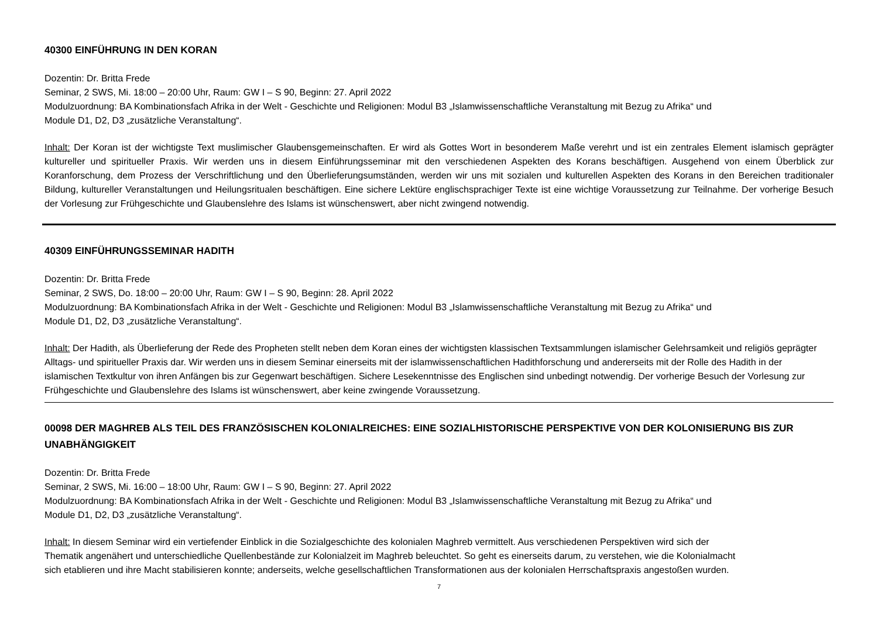40300 EINFÜHRUNG IN DEN KORAN
Dozentin: Dr. Britta Frede
Seminar, 2 SWS, Mi. 18:00 – 20:00 Uhr, Raum: GW I – S 90, Beginn: 27. April 2022
Modulzuordnung: BA Kombinationsfach Afrika in der Welt - Geschichte und Religionen: Modul B3 „Islamwissenschaftliche Veranstaltung mit Bezug zu Afrika“ und
Module D1, D2, D3 „zusätzliche Veranstaltung“.
Inhalt: Der Koran ist der wichtigste Text muslimischer Glaubensgemeinschaften. Er wird als Gottes Wort in besonderem Maße verehrt und ist ein zentrales Element islamisch geprägter kultureller und spiritueller Praxis. Wir werden uns in diesem Einführungsseminar mit den verschiedenen Aspekten des Korans beschäftigen. Ausgehend von einem Überblick zur Koranforschung, dem Prozess der Verschriftlichung und den Überlieferungsumständen, werden wir uns mit sozialen und kulturellen Aspekten des Korans in den Bereichen traditionaler Bildung, kultureller Veranstaltungen und Heilungsritualen beschäftigen. Eine sichere Lektüre englischsprachiger Texte ist eine wichtige Voraussetzung zur Teilnahme. Der vorherige Besuch der Vorlesung zur Frühgeschichte und Glaubenslehre des Islams ist wünschenswert, aber nicht zwingend notwendig.
40309 EINFÜHRUNGSSEMINAR HADITH
Dozentin: Dr. Britta Frede
Seminar, 2 SWS, Do. 18:00 – 20:00 Uhr, Raum: GW I – S 90, Beginn: 28. April 2022
Modulzuordnung: BA Kombinationsfach Afrika in der Welt - Geschichte und Religionen: Modul B3 „Islamwissenschaftliche Veranstaltung mit Bezug zu Afrika“ und
Module D1, D2, D3 „zusätzliche Veranstaltung“.
Inhalt: Der Hadith, als Überlieferung der Rede des Propheten stellt neben dem Koran eines der wichtigsten klassischen Textsammlungen islamischer Gelehrsamkeit und religiös geprägter Alltags- und spiritueller Praxis dar. Wir werden uns in diesem Seminar einerseits mit der islamwissenschaftlichen Hadithforschung und andererseits mit der Rolle des Hadith in der islamischen Textkultur von ihren Anfängen bis zur Gegenwart beschäftigen. Sichere Lesekenntnisse des Englischen sind unbedingt notwendig. Der vorherige Besuch der Vorlesung zur Frühgeschichte und Glaubenslehre des Islams ist wünschenswert, aber keine zwingende Voraussetzung.
00098 DER MAGHREB ALS TEIL DES FRANZÖSISCHEN KOLONIALREICHES: EINE SOZIALHISTORISCHE PERSPEKTIVE VON DER KOLONISIERUNG BIS ZUR UNABHÄNGIGKEIT
Dozentin: Dr. Britta Frede
Seminar, 2 SWS, Mi. 16:00 – 18:00 Uhr, Raum: GW I – S 90, Beginn: 27. April 2022
Modulzuordnung: BA Kombinationsfach Afrika in der Welt - Geschichte und Religionen: Modul B3 „Islamwissenschaftliche Veranstaltung mit Bezug zu Afrika“ und
Module D1, D2, D3 „zusätzliche Veranstaltung“.
Inhalt: In diesem Seminar wird ein vertiefender Einblick in die Sozialgeschichte des kolonialen Maghreb vermittelt. Aus verschiedenen Perspektiven wird sich der
Thematik angenähert und unterschiedliche Quellenbestände zur Kolonialzeit im Maghreb beleuchtet. So geht es einerseits darum, zu verstehen, wie die Kolonialmacht
sich etablieren und ihre Macht stabilisieren konnte; anderseits, welche gesellschaftlichen Transformationen aus der kolonialen Herrschaftspraxis angestoßen wurden.
7